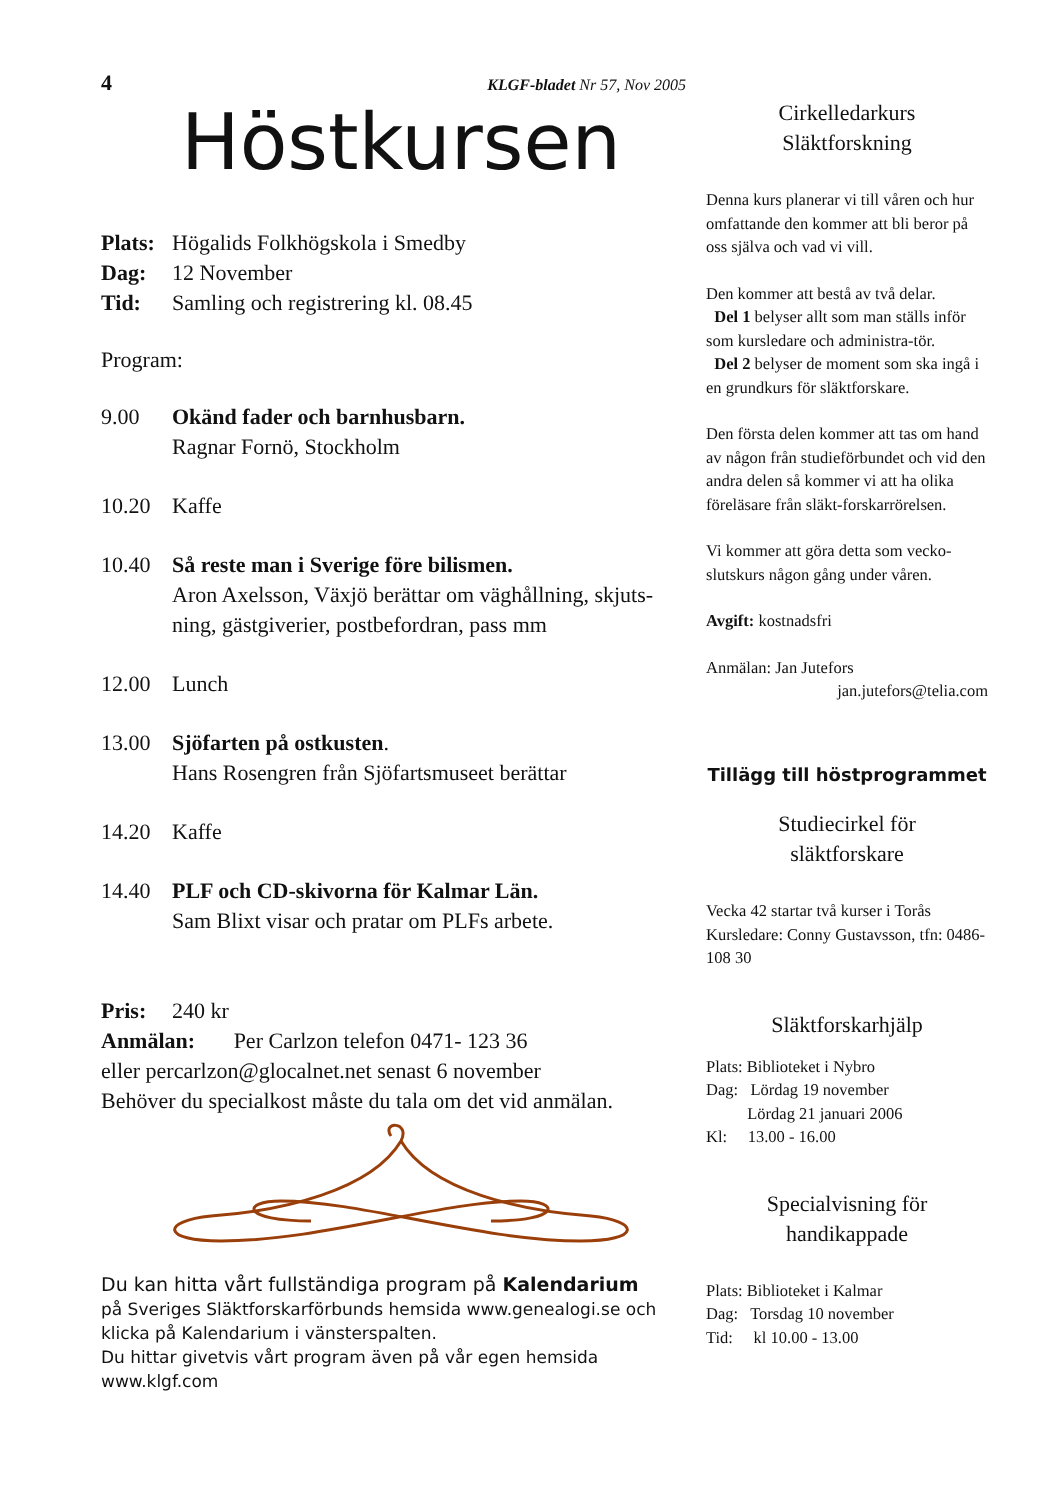4 KLGF-bladet Nr 57, Nov 2005
Höstkursen
Plats: Högalids Folkhögskola i Smedby
Dag: 12 November
Tid: Samling och registrering kl. 08.45
Program:
9.00 Okänd fader och barnhusbarn.
Ragnar Fornö, Stockholm
10.20 Kaffe
10.40 Så reste man i Sverige före bilismen.
Aron Axelsson, Växjö berättar om väghållning, skjuts-ning, gästgiverier, postbefordran, pass mm
12.00 Lunch
13.00 Sjöfarten på ostkusten.
Hans Rosengren från Sjöfartsmuseet berättar
14.20 Kaffe
14.40 PLF och CD-skivorna för Kalmar Län.
Sam Blixt visar och pratar om PLFs arbete.
Pris: 240 kr
Anmälan: Per Carlzon telefon 0471- 123 36
eller percarlzon@glocalnet.net senast 6 november
Behöver du specialkost måste du tala om det vid anmälan.
Du kan hitta vårt fullständiga program på Kalendarium
på Sveriges Släktforskarförbunds hemsida www.genealogi.se och klicka på Kalendarium i vänsterspalten.
Du hittar givetvis vårt program även på vår egen hemsida www.klgf.com
Cirkelledarkurs
Släktforskning
Denna kurs planerar vi till våren och hur omfattande den kommer att bli beror på oss själva och vad vi vill.
Den kommer att bestå av två delar.
Del 1 belyser allt som man ställs inför som kursledare och administra-tör.
Del 2 belyser de moment som ska ingå i en grundkurs för släktforskare.
Den första delen kommer att tas om hand av någon från studieförbundet och vid den andra delen så kommer vi att ha olika föreläsare från släkt-forskarrörelsen.
Vi kommer att göra detta som vecko-slutskurs någon gång under våren.
Avgift: kostnadsfri
Anmälan: Jan Jutefors
jan.jutefors@telia.com
Tillägg till höstprogrammet
Studiecirkel för
släktforskare
Vecka 42 startar två kurser i Torås Kursledare: Conny Gustavsson, tfn: 0486- 108 30
Släktforskarhjälp
Plats: Biblioteket i Nybro
Dag: Lördag 19 november
Lördag 21 januari 2006
Kl: 13.00 - 16.00
Specialvisning för
handikappade
Plats: Biblioteket i Kalmar
Dag: Torsdag 10 november
Tid: kl 10.00 - 13.00